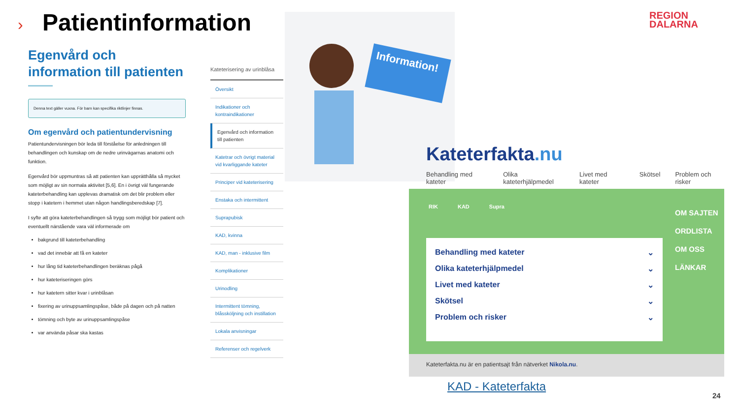› Patientinformation
REGION
DALARNA
Egenvård och information till patienten
Denna text gäller vuxna. För barn kan specifika riktlinjer finnas.
Om egenvård och patientundervisning
Patientundervisningen bör leda till förståelse för anledningen till behandlingen och kunskap om de nedre urinvägarnas anatomi och funktion.
Egenvård bör uppmuntras så att patienten kan upprätthålla så mycket som möjligt av sin normala aktivitet [5,6]. En i övrigt väl fungerande kateterbehandling kan upplevas dramatisk om det blir problem eller stopp i katetern i hemmet utan någon handlingsberedskap [7].
I syfte att göra kateterbehandlingen så trygg som möjligt bör patient och eventuellt närstående vara väl informerade om
bakgrund till kateterbehandling
vad det innebär att få en kateter
hur lång tid kateterbehandlingen beräknas pågå
hur kateteriseringen görs
hur katetern sitter kvar i urinblåsan
fixering av urinuppsamlingspåse, både på dagen och på natten
tömning och byte av urinuppsamlingspåse
var använda påsar ska kastas
Kateterisering av urinblåsa
Översikt
Indikationer och kontraindikationer
Egenvård och information till patienten
Katetrar och övrigt material vid kvarliggande kateter
Principer vid kateterisering
Enstaka och intermittent
Suprapubisk
KAD, kvinna
KAD, man - inklusive film
Komplikationer
Urinodling
Intermittent tömning, blåssköljning och instillation
Lokala anvisningar
Referenser och regelverk
Information!
Kateterfakta.nu
Behandling med kateter Olika kateterhjälpmedel Livet med kateter Skötsel Problem och risker
RIK KAD Supra
Behandling med kateter ⌄
Olika kateterhjälpmedel ⌄
Livet med kateter ⌄
Skötsel ⌄
Problem och risker ⌄
OM SAJTEN
ORDLISTA
OM OSS
LÄNKAR
Kateterfakta.nu är en patientsajt från nätverket Nikola.nu.
KAD - Kateterfakta
24